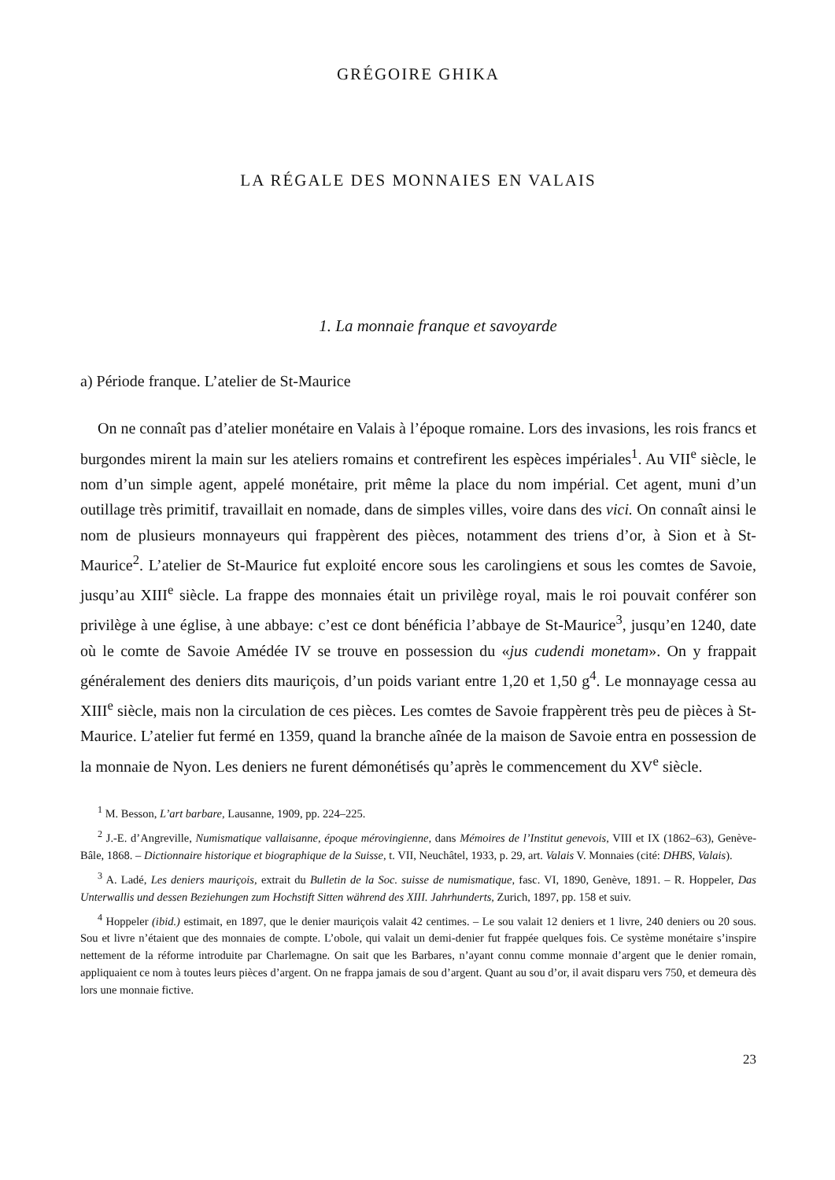GRÉGOIRE GHIKA
LA RÉGALE DES MONNAIES EN VALAIS
1. La monnaie franque et savoyarde
a) Période franque. L’atelier de St-Maurice
On ne connaît pas d’atelier monétaire en Valais à l’époque romaine. Lors des invasions, les rois francs et burgondes mirent la main sur les ateliers romains et contrefirent les espèces impériales<sup>1</sup>. Au VII<sup>e</sup> siècle, le nom d’un simple agent, appelé monétaire, prit même la place du nom impérial. Cet agent, muni d’un outillage très primitif, travaillait en nomade, dans de simples villes, voire dans des vici. On connaît ainsi le nom de plusieurs monnayeurs qui frappèrent des pièces, notamment des triens d’or, à Sion et à St-Maurice<sup>2</sup>. L’atelier de St-Maurice fut exploité encore sous les carolingiens et sous les comtes de Savoie, jusqu’au XIII<sup>e</sup> siècle. La frappe des monnaies était un privilège royal, mais le roi pouvait conférer son privilège à une église, à une abbaye: c’est ce dont bénéficia l’abbaye de St-Maurice<sup>3</sup>, jusqu’en 1240, date où le comte de Savoie Amédée IV se trouve en possession du «jus cudendi monetam». On y frappait généralement des deniers dits mauriçois, d’un poids variant entre 1,20 et 1,50 g<sup>4</sup>. Le monnayage cessa au XIII<sup>e</sup> siècle, mais non la circulation de ces pièces. Les comtes de Savoie frappèrent très peu de pièces à St-Maurice. L’atelier fut fermé en 1359, quand la branche aînée de la maison de Savoie entra en possession de la monnaie de Nyon. Les deniers ne furent démonétisés qu’après le commencement du XV<sup>e</sup> siècle.
<sup>1</sup> M. Besson, L’art barbare, Lausanne, 1909, pp. 224–225.
<sup>2</sup> J.-E. d’Angreville, Numismatique vallaisanne, époque mérovingienne, dans Mémoires de l’Institut genevois, VIII et IX (1862–63), Genève-Bâle, 1868. – Dictionnaire historique et biographique de la Suisse, t. VII, Neuchâtel, 1933, p. 29, art. Valais V. Monnaies (cité: DHBS, Valais).
<sup>3</sup> A. Ladé, Les deniers mauriçois, extrait du Bulletin de la Soc. suisse de numismatique, fasc. VI, 1890, Genève, 1891. – R. Hoppeler, Das Unterwallis und dessen Beziehungen zum Hochstift Sitten während des XIII. Jahrhunderts, Zurich, 1897, pp. 158 et suiv.
<sup>4</sup> Hoppeler (ibid.) estimait, en 1897, que le denier mauriçois valait 42 centimes. – Le sou valait 12 deniers et 1 livre, 240 deniers ou 20 sous. Sou et livre n’étaient que des monnaies de compte. L’obole, qui valait un demi-denier fut frappée quelques fois. Ce système monétaire s’inspire nettement de la réforme introduite par Charlemagne. On sait que les Barbares, n’ayant connu comme monnaie d’argent que le denier romain, appliquaient ce nom à toutes leurs pièces d’argent. On ne frappa jamais de sou d’argent. Quant au sou d’or, il avait disparu vers 750, et demeura dès lors une monnaie fictive.
23